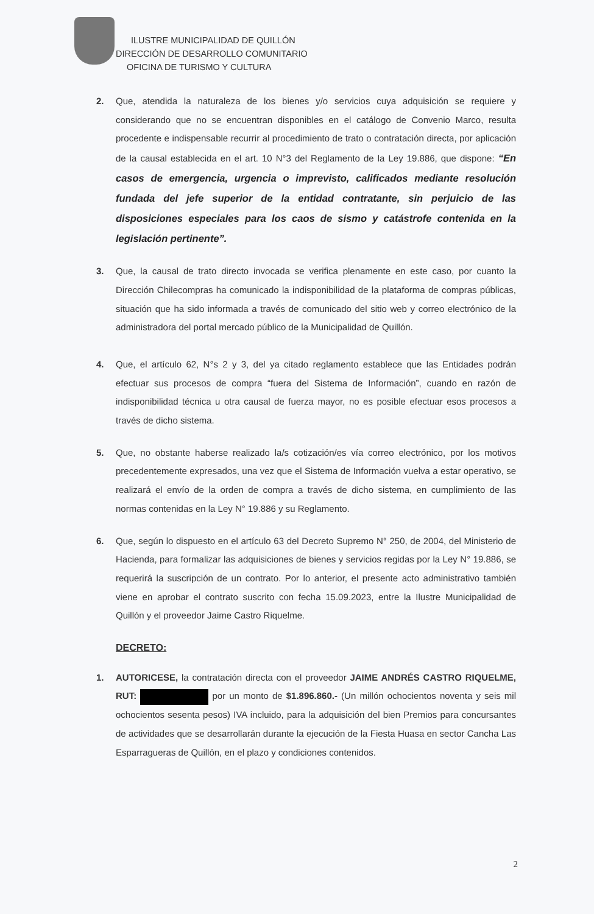ILUSTRE MUNICIPALIDAD DE QUILLÓN
DIRECCIÓN DE DESARROLLO COMUNITARIO
OFICINA DE TURISMO Y CULTURA
2. Que, atendida la naturaleza de los bienes y/o servicios cuya adquisición se requiere y considerando que no se encuentran disponibles en el catálogo de Convenio Marco, resulta procedente e indispensable recurrir al procedimiento de trato o contratación directa, por aplicación de la causal establecida en el art. 10 N°3 del Reglamento de la Ley 19.886, que dispone: “En casos de emergencia, urgencia o imprevisto, calificados mediante resolución fundada del jefe superior de la entidad contratante, sin perjuicio de las disposiciones especiales para los caos de sismo y catástrofe contenida en la legislación pertinente”.
3. Que, la causal de trato directo invocada se verifica plenamente en este caso, por cuanto la Dirección Chilecompras ha comunicado la indisponibilidad de la plataforma de compras públicas, situación que ha sido informada a través de comunicado del sitio web y correo electrónico de la administradora del portal mercado público de la Municipalidad de Quillón.
4. Que, el artículo 62, N°s 2 y 3, del ya citado reglamento establece que las Entidades podrán efectuar sus procesos de compra “fuera del Sistema de Información”, cuando en razón de indisponibilidad técnica u otra causal de fuerza mayor, no es posible efectuar esos procesos a través de dicho sistema.
5. Que, no obstante haberse realizado la/s cotización/es vía correo electrónico, por los motivos precedentemente expresados, una vez que el Sistema de Información vuelva a estar operativo, se realizará el envío de la orden de compra a través de dicho sistema, en cumplimiento de las normas contenidas en la Ley N° 19.886 y su Reglamento.
6. Que, según lo dispuesto en el artículo 63 del Decreto Supremo N° 250, de 2004, del Ministerio de Hacienda, para formalizar las adquisiciones de bienes y servicios regidas por la Ley N° 19.886, se requerirá la suscripción de un contrato. Por lo anterior, el presente acto administrativo también viene en aprobar el contrato suscrito con fecha 15.09.2023, entre la Ilustre Municipalidad de Quillón y el proveedor Jaime Castro Riquelme.
DECRETO:
1. AUTORICESE, la contratación directa con el proveedor JAIME ANDRÉS CASTRO RIQUELME, RUT: por un monto de $1.896.860.- (Un millón ochocientos noventa y seis mil ochocientos sesenta pesos) IVA incluido, para la adquisición del bien Premios para concursantes de actividades que se desarrollarán durante la ejecución de la Fiesta Huasa en sector Cancha Las Esparragueras de Quillón, en el plazo y condiciones contenidos.
2